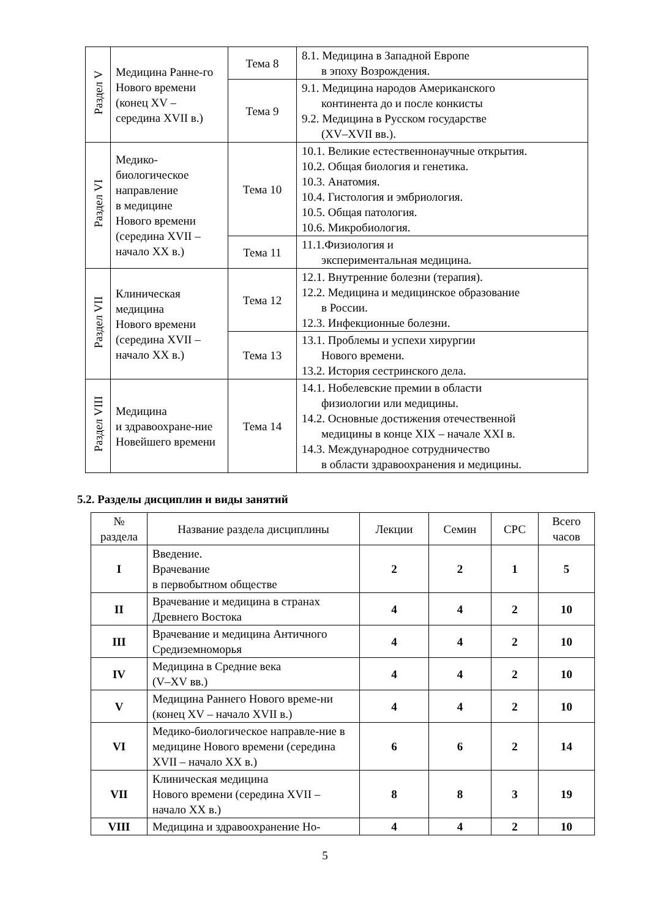| Раздел V | Медицина Ранне-го Нового времени (конец XV – середина XVII в.) | Тема 8 | 8.1. Медицина в Западной Европе в эпоху Возрождения. |
| | | Тема 9 | 9.1. Медицина народов Американского континента до и после конкисты 9.2. Медицина в Русском государстве (XV–XVII вв.). |
| Раздел VI | Медико- биологическое направление в медицине Нового времени (середина XVII – начало XX в.) | Тема 10 | 10.1. Великие естественнонаучные открытия. 10.2. Общая биология и генетика. 10.3. Анатомия. 10.4. Гистология и эмбриология. 10.5. Общая патология. 10.6. Микробиология. |
| | | Тема 11 | 11.1.Физиология и экспериментальная медицина. |
| Раздел VII | Клиническая медицина Нового времени (середина XVII – начало XX в.) | Тема 12 | 12.1. Внутренние болезни (терапия). 12.2. Медицина и медицинское образование в России. 12.3. Инфекционные болезни. |
| | | Тема 13 | 13.1. Проблемы и успехи хирургии Нового времени. 13.2. История сестринского дела. |
| Раздел VIII | Медицина и здравоохране-ние Новейшего времени | Тема 14 | 14.1. Нобелевские премии в области физиологии или медицины. 14.2. Основные достижения отечественной медицины в конце XIX – начале XXI в. 14.3. Международное сотрудничество в области здравоохранения и медицины. |
5.2. Разделы дисциплин и виды занятий
| № раздела | Название раздела дисциплины | Лекции | Семин | СРС | Всего часов |
| --- | --- | --- | --- | --- | --- |
| I | Введение. Врачевание в первобытном обществе | 2 | 2 | 1 | 5 |
| II | Врачевание и медицина в странах Древнего Востока | 4 | 4 | 2 | 10 |
| III | Врачевание и медицина Античного Средиземноморья | 4 | 4 | 2 | 10 |
| IV | Медицина в Средние века (V–XV вв.) | 4 | 4 | 2 | 10 |
| V | Медицина Раннего Нового време-ни (конец XV – начало XVII в.) | 4 | 4 | 2 | 10 |
| VI | Медико-биологическое направле-ние в медицине Нового времени (середина XVII – начало XX в.) | 6 | 6 | 2 | 14 |
| VII | Клиническая медицина Нового времени (середина XVII – начало XX в.) | 8 | 8 | 3 | 19 |
| VIII | Медицина и здравоохранение Но- | 4 | 4 | 2 | 10 |
5